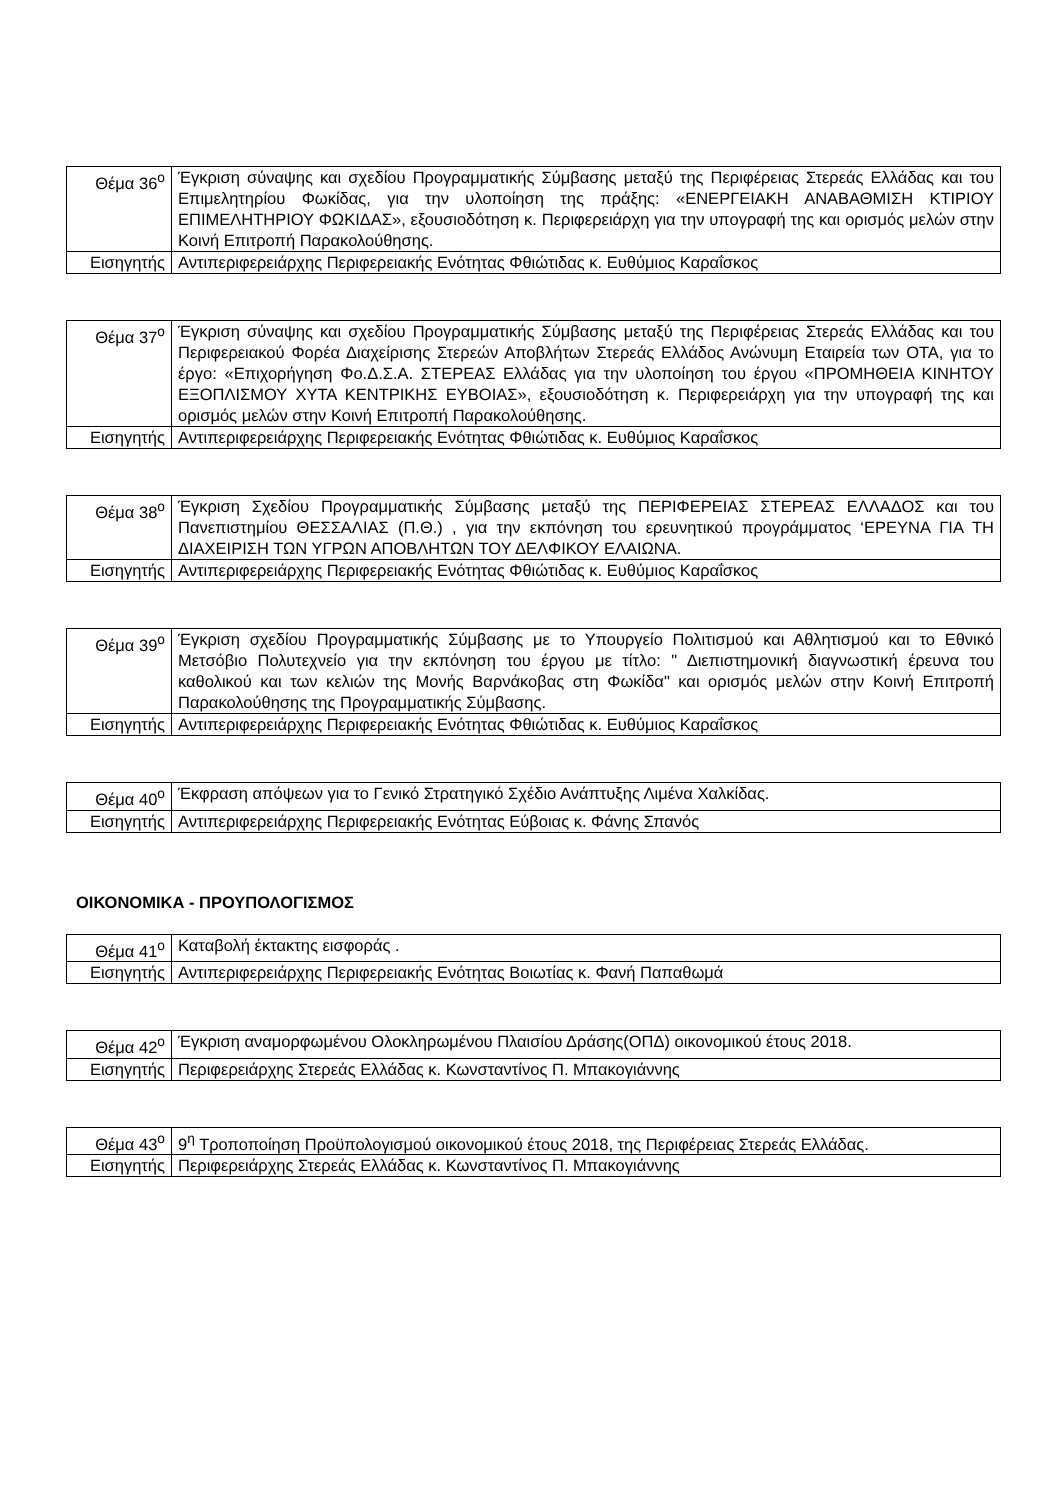| Θέμα 36<sup>ο</sup> | Έγκριση σύναψης και σχεδίου Προγραμματικής Σύμβασης μεταξύ της Περιφέρειας Στερεάς Ελλάδας και του Επιμελητηρίου Φωκίδας, για την υλοποίηση της πράξης: «ΕΝΕΡΓΕΙΑΚΗ ΑΝΑΒΑΘΜΙΣΗ ΚΤΙΡΙΟΥ ΕΠΙΜΕΛΗΤΗΡΙΟΥ ΦΩΚΙΔΑΣ», εξουσιοδότηση κ. Περιφερειάρχη για την υπογραφή της και ορισμός μελών στην Κοινή Επιτροπή Παρακολούθησης. |
| Εισηγητής | Αντιπεριφερειάρχης Περιφερειακής Ενότητας Φθιώτιδας κ. Ευθύμιος Καραΐσκος |
| Θέμα 37<sup>ο</sup> | Έγκριση σύναψης και σχεδίου Προγραμματικής Σύμβασης μεταξύ της Περιφέρειας Στερεάς Ελλάδας και του Περιφερειακού Φορέα Διαχείρισης Στερεών Αποβλήτων Στερεάς Ελλάδος Ανώνυμη Εταιρεία των ΟΤΑ, για το έργο: «Επιχορήγηση Φο.Δ.Σ.Α. ΣΤΕΡΕΑΣ Ελλάδας για την υλοποίηση του έργου «ΠΡΟΜΗΘΕΙΑ ΚΙΝΗΤΟΥ ΕΞΟΠΛΙΣΜΟΥ ΧΥΤΑ ΚΕΝΤΡΙΚΗΣ ΕΥΒΟΙΑΣ», εξουσιοδότηση κ. Περιφερειάρχη για την υπογραφή της και ορισμός μελών στην Κοινή Επιτροπή Παρακολούθησης. |
| Εισηγητής | Αντιπεριφερειάρχης Περιφερειακής Ενότητας Φθιώτιδας κ. Ευθύμιος Καραΐσκος |
| Θέμα 38<sup>ο</sup> | Έγκριση Σχεδίου Προγραμματικής Σύμβασης μεταξύ της ΠΕΡΙΦΕΡΕΙΑΣ ΣΤΕΡΕΑΣ ΕΛΛΑΔΟΣ και του Πανεπιστημίου ΘΕΣΣΑΛΙΑΣ (Π.Θ.) , για την εκπόνηση του ερευνητικού προγράμματος ‘ΕΡΕΥΝΑ ΓΙΑ ΤΗ ΔΙΑΧΕΙΡΙΣΗ ΤΩΝ ΥΓΡΩΝ ΑΠΟΒΛΗΤΩΝ ΤΟΥ ΔΕΛΦΙΚΟΥ ΕΛΑΙΩΝΑ. |
| Εισηγητής | Αντιπεριφερειάρχης Περιφερειακής Ενότητας Φθιώτιδας κ. Ευθύμιος Καραΐσκος |
| Θέμα 39<sup>ο</sup> | Έγκριση σχεδίου Προγραμματικής Σύμβασης με το Υπουργείο Πολιτισμού και Αθλητισμού και το Εθνικό Μετσόβιο Πολυτεχνείο για την εκπόνηση του έργου με τίτλο: " Διεπιστημονική διαγνωστική έρευνα του καθολικού και των κελιών της Μονής Βαρνάκοβας στη Φωκίδα" και ορισμός μελών στην Κοινή Επιτροπή Παρακολούθησης της Προγραμματικής Σύμβασης. |
| Εισηγητής | Αντιπεριφερειάρχης Περιφερειακής Ενότητας Φθιώτιδας κ. Ευθύμιος Καραΐσκος |
| Θέμα 40<sup>ο</sup> | Έκφραση απόψεων για το Γενικό Στρατηγικό Σχέδιο Ανάπτυξης Λιμένα Χαλκίδας. |
| Εισηγητής | Αντιπεριφερειάρχης Περιφερειακής Ενότητας Εύβοιας κ. Φάνης Σπανός |
ΟΙΚΟΝΟΜΙΚΑ - ΠΡΟΥΠΟΛΟΓΙΣΜΟΣ
| Θέμα 41<sup>ο</sup> | Καταβολή έκτακτης εισφοράς . |
| Εισηγητής | Αντιπεριφερειάρχης Περιφερειακής Ενότητας Βοιωτίας κ. Φανή Παπαθωμά |
| Θέμα 42<sup>ο</sup> | Έγκριση αναμορφωμένου Ολοκληρωμένου Πλαισίου Δράσης(ΟΠΔ) οικονομικού έτους 2018. |
| Εισηγητής | Περιφερειάρχης Στερεάς Ελλάδας κ. Κωνσταντίνος Π. Μπακογιάννης |
| Θέμα 43<sup>ο</sup> | 9<sup>η</sup> Τροποποίηση Προϋπολογισμού οικονομικού έτους 2018, της Περιφέρειας Στερεάς Ελλάδας. |
| Εισηγητής | Περιφερειάρχης Στερεάς Ελλάδας κ. Κωνσταντίνος Π. Μπακογιάννης |